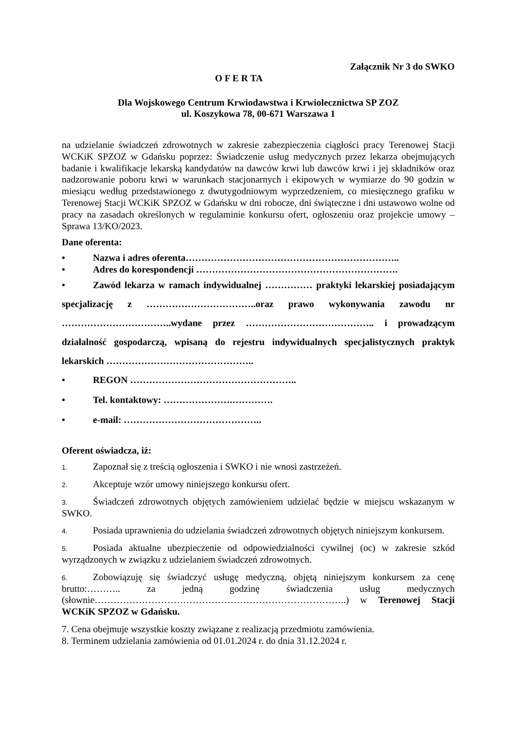Załącznik Nr 3 do SWKO
O F E R TA
Dla Wojskowego Centrum Krwiodawstwa i Krwiolecznictwa SP ZOZ
ul. Koszykowa 78, 00-671 Warszawa 1
na udzielanie świadczeń zdrowotnych w zakresie zabezpieczenia ciągłości pracy Terenowej Stacji WCKiK SPZOZ w Gdańsku poprzez: Świadczenie usług medycznych przez lekarza obejmujących badanie i kwalifikacje lekarską kandydatów na dawców krwi lub dawców krwi i jej składników oraz nadzorowanie poboru krwi w warunkach stacjonarnych i ekipowych w wymiarze do 90 godzin w miesiącu według przedstawionego z dwutygodniowym wyprzedzeniem, co miesięcznego grafiku w Terenowej Stacji WCKiK SPZOZ w Gdańsku w dni robocze, dni świąteczne i dni ustawowo wolne od pracy na zasadach określonych w regulaminie konkursu ofert, ogłoszeniu oraz projekcie umowy – Sprawa 13/KO/2023.
Dane oferenta:
• Nazwa i adres oferenta…………………………………………………………..
• Adres do korespondencji ……………………………………………………….
• Zawód lekarza w ramach indywidualnej …………… praktyki lekarskiej posiadającym specjalizację z ……………………………..oraz prawo wykonywania zawodu nr ……………………………..wydane przez ………………………………….. i prowadzącym działalność gospodarczą, wpisaną do rejestru indywidualnych specjalistycznych praktyk lekarskich ………………………………………..
• REGON ……………………………………………..
• Tel. kontaktowy: ………………….………….
• e-mail: ……………………………………..
Oferent oświadcza, iż:
1. Zapoznał się z treścią ogłoszenia i SWKO i nie wnosi zastrzeżeń.
2. Akceptuje wzór umowy niniejszego konkursu ofert.
3. Świadczeń zdrowotnych objętych zamówieniem udzielać będzie w miejscu wskazanym w SWKO.
4. Posiada uprawnienia do udzielania świadczeń zdrowotnych objętych niniejszym konkursem.
5. Posiada aktualne ubezpieczenie od odpowiedzialności cywilnej (oc) w zakresie szkód wyrządzonych w związku z udzielaniem świadczeń zdrowotnych.
6. Zobowiązuję się świadczyć usługę medyczną, objętą niniejszym konkursem za cenę brutto:……….. za jedną godzinę świadczenia usług medycznych (słownie……………………………………………………………………..) w Terenowej Stacji WCKiK SPZOZ w Gdańsku.
7. Cena obejmuje wszystkie koszty związane z realizacją przedmiotu zamówienia.
8. Terminem udzielania zamówienia od 01.01.2024 r. do dnia 31.12.2024 r.